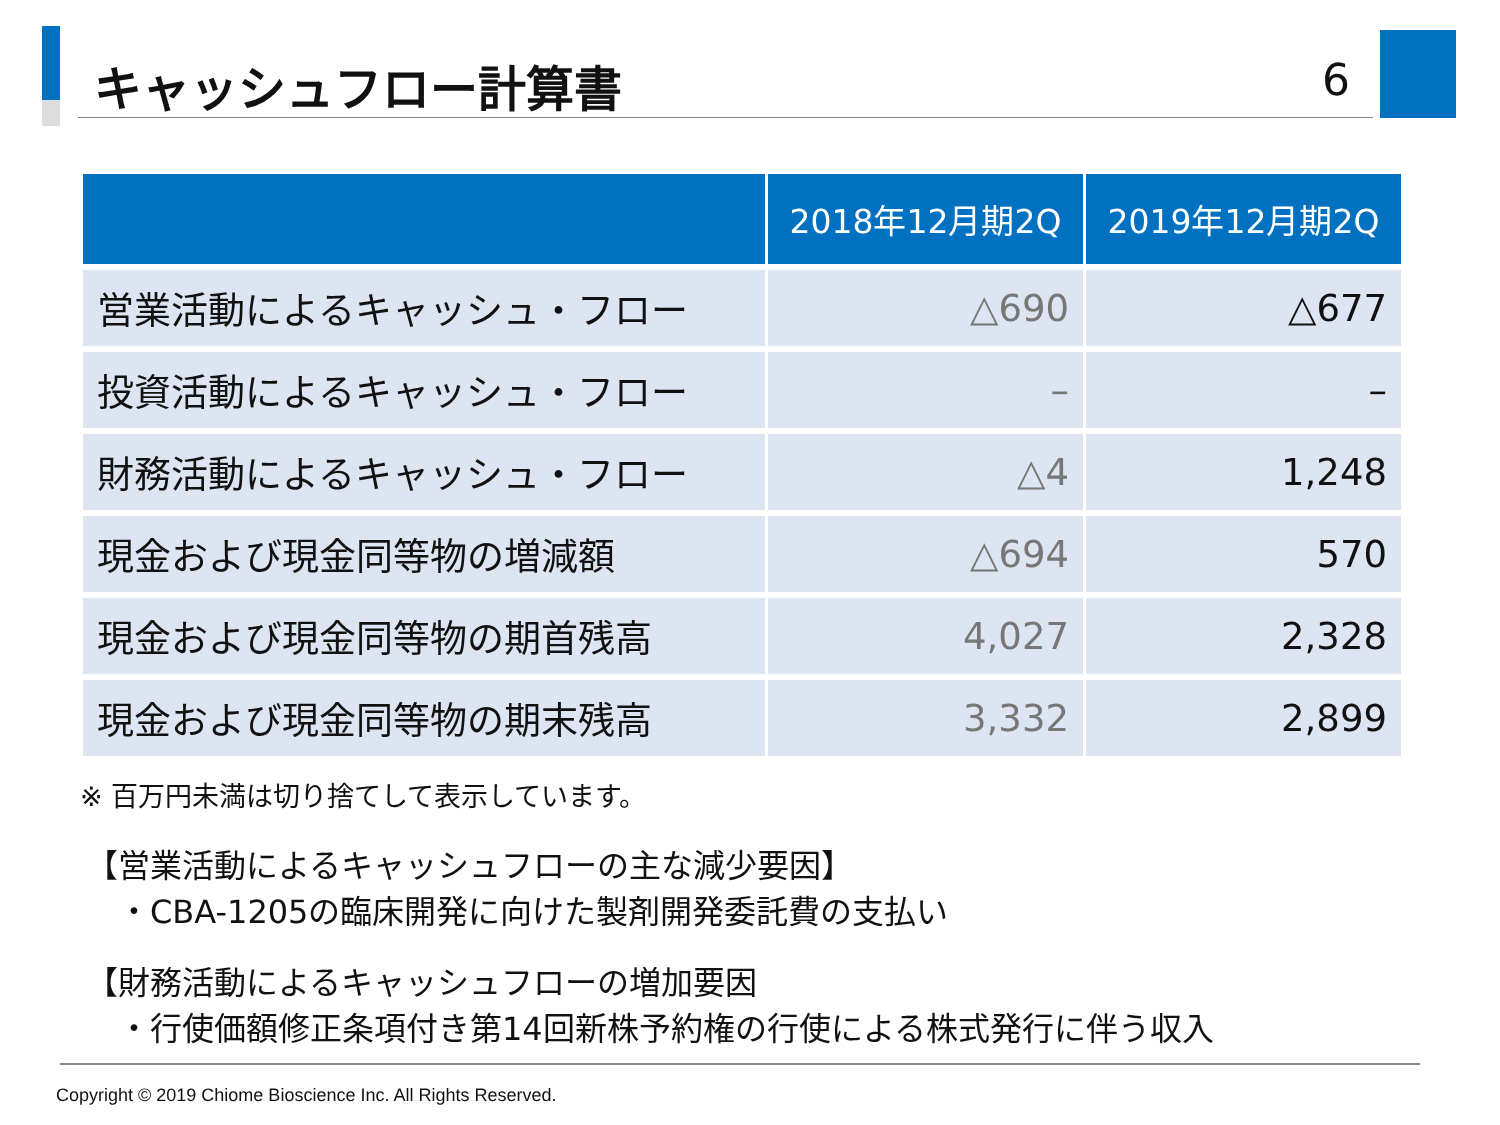キャッシュフロー計算書
6
| | 2018年12月期2Q | 2019年12月期2Q |
| --- | --- | --- |
| 営業活動によるキャッシュ・フロー | △690 | △677 |
| 投資活動によるキャッシュ・フロー | – | – |
| 財務活動によるキャッシュ・フロー | △4 | 1,248 |
| 現金および現金同等物の増減額 | △694 | 570 |
| 現金および現金同等物の期首残高 | 4,027 | 2,328 |
| 現金および現金同等物の期末残高 | 3,332 | 2,899 |
※ 百万円未満は切り捨てして表示しています。
【営業活動によるキャッシュフローの主な減少要因】
 ・CBA-1205の臨床開発に向けた製剤開発委託費の支払い
【財務活動によるキャッシュフローの増加要因
 ・行使価額修正条項付き第14回新株予約権の行使による株式発行に伴う収入
Copyright © 2019 Chiome Bioscience Inc. All Rights Reserved.